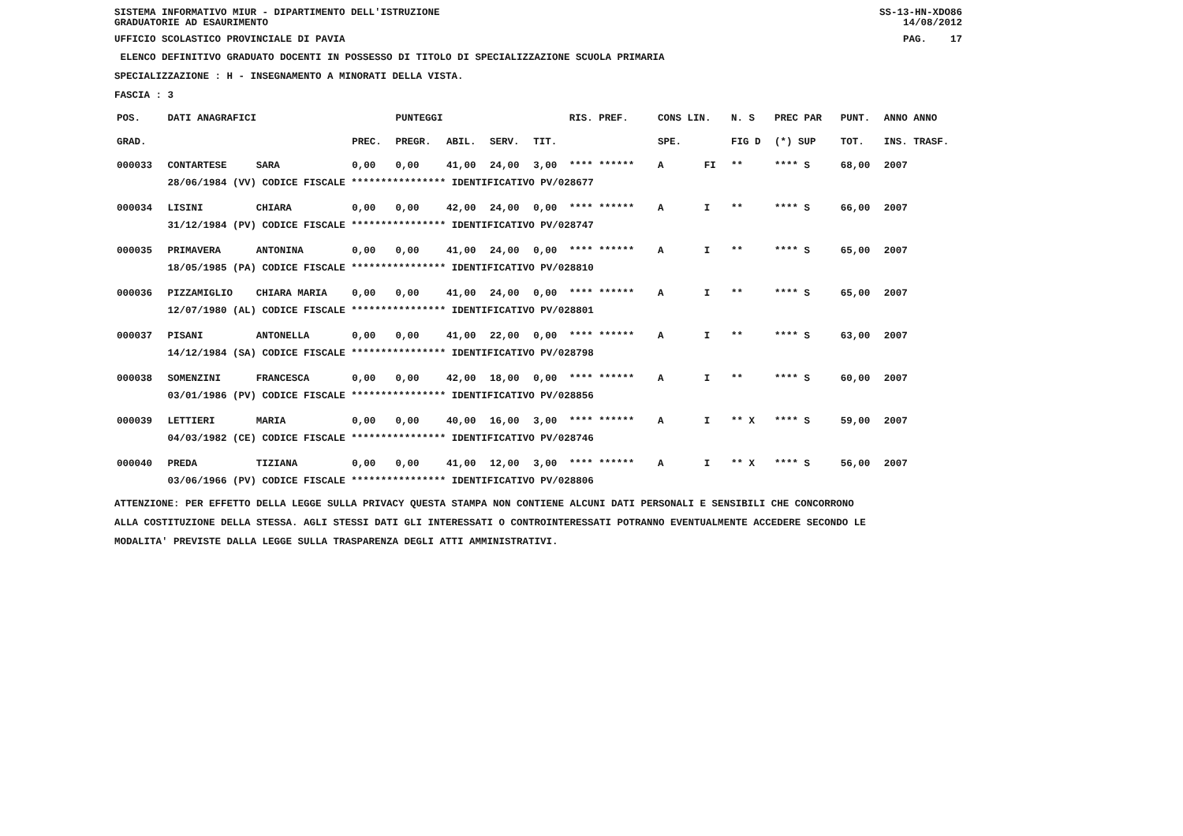SISTEMA INFORMATIVO MIUR - DIPARTIMENTO DELL'ISTRUZIONE SS-13-HN-XDO86
GRADUATORIE AD ESAURIMENTO 14/08/2012
UFFICIO SCOLASTICO PROVINCIALE DI PAVIA PAG. 17
ELENCO DEFINITIVO GRADUATO DOCENTI IN POSSESSO DI TITOLO DI SPECIALIZZAZIONE SCUOLA PRIMARIA
SPECIALIZZAZIONE : H - INSEGNAMENTO A MINORATI DELLA VISTA.
FASCIA : 3
| POS. | DATI ANAGRAFICI | | | PUNTEGGI | | | | RIS. PREF. | CONS LIN. | | N. S | PREC PAR | PUNT. | ANNO ANNO |
| --- | --- | --- | --- | --- | --- | --- | --- | --- | --- | --- | --- | --- | --- | --- |
| GRAD. | | | PREC. | PREGR. | ABIL. | SERV. | TIT. | | SPE. | | FIG D | (*) SUP | TOT. | INS. TRASF. |
| 000033 | CONTARTESE | SARA | 0,00 | 0,00 | 41,00 | 24,00 | 3,00 | **** ****** | A | FI | ** | **** S | 68,00 | 2007 |
| | 28/06/1984 (VV) CODICE FISCALE **************** IDENTIFICATIVO PV/028677 | | | | | | | | | | | | | |
| 000034 | LISINI | CHIARA | 0,00 | 0,00 | 42,00 | 24,00 | 0,00 | **** ****** | A | I | ** | **** S | 66,00 | 2007 |
| | 31/12/1984 (PV) CODICE FISCALE **************** IDENTIFICATIVO PV/028747 | | | | | | | | | | | | | |
| 000035 | PRIMAVERA | ANTONINA | 0,00 | 0,00 | 41,00 | 24,00 | 0,00 | **** ****** | A | I | ** | **** S | 65,00 | 2007 |
| | 18/05/1985 (PA) CODICE FISCALE **************** IDENTIFICATIVO PV/028810 | | | | | | | | | | | | | |
| 000036 | PIZZAMIGLIO | CHIARA MARIA | 0,00 | 0,00 | 41,00 | 24,00 | 0,00 | **** ****** | A | I | ** | **** S | 65,00 | 2007 |
| | 12/07/1980 (AL) CODICE FISCALE **************** IDENTIFICATIVO PV/028801 | | | | | | | | | | | | | |
| 000037 | PISANI | ANTONELLA | 0,00 | 0,00 | 41,00 | 22,00 | 0,00 | **** ****** | A | I | ** | **** S | 63,00 | 2007 |
| | 14/12/1984 (SA) CODICE FISCALE **************** IDENTIFICATIVO PV/028798 | | | | | | | | | | | | | |
| 000038 | SOMENZINI | FRANCESCA | 0,00 | 0,00 | 42,00 | 18,00 | 0,00 | **** ****** | A | I | ** | **** S | 60,00 | 2007 |
| | 03/01/1986 (PV) CODICE FISCALE **************** IDENTIFICATIVO PV/028856 | | | | | | | | | | | | | |
| 000039 | LETTIERI | MARIA | 0,00 | 0,00 | 40,00 | 16,00 | 3,00 | **** ****** | A | I | ** X | **** S | 59,00 | 2007 |
| | 04/03/1982 (CE) CODICE FISCALE **************** IDENTIFICATIVO PV/028746 | | | | | | | | | | | | | |
| 000040 | PREDA | TIZIANA | 0,00 | 0,00 | 41,00 | 12,00 | 3,00 | **** ****** | A | I | ** X | **** S | 56,00 | 2007 |
| | 03/06/1966 (PV) CODICE FISCALE **************** IDENTIFICATIVO PV/028806 | | | | | | | | | | | | | |
ATTENZIONE: PER EFFETTO DELLA LEGGE SULLA PRIVACY QUESTA STAMPA NON CONTIENE ALCUNI DATI PERSONALI E SENSIBILI CHE CONCORRONO
ALLA COSTITUZIONE DELLA STESSA. AGLI STESSI DATI GLI INTERESSATI O CONTROINTERESSATI POTRANNO EVENTUALMENTE ACCEDERE SECONDO LE
MODALITA' PREVISTE DALLA LEGGE SULLA TRASPARENZA DEGLI ATTI AMMINISTRATIVI.